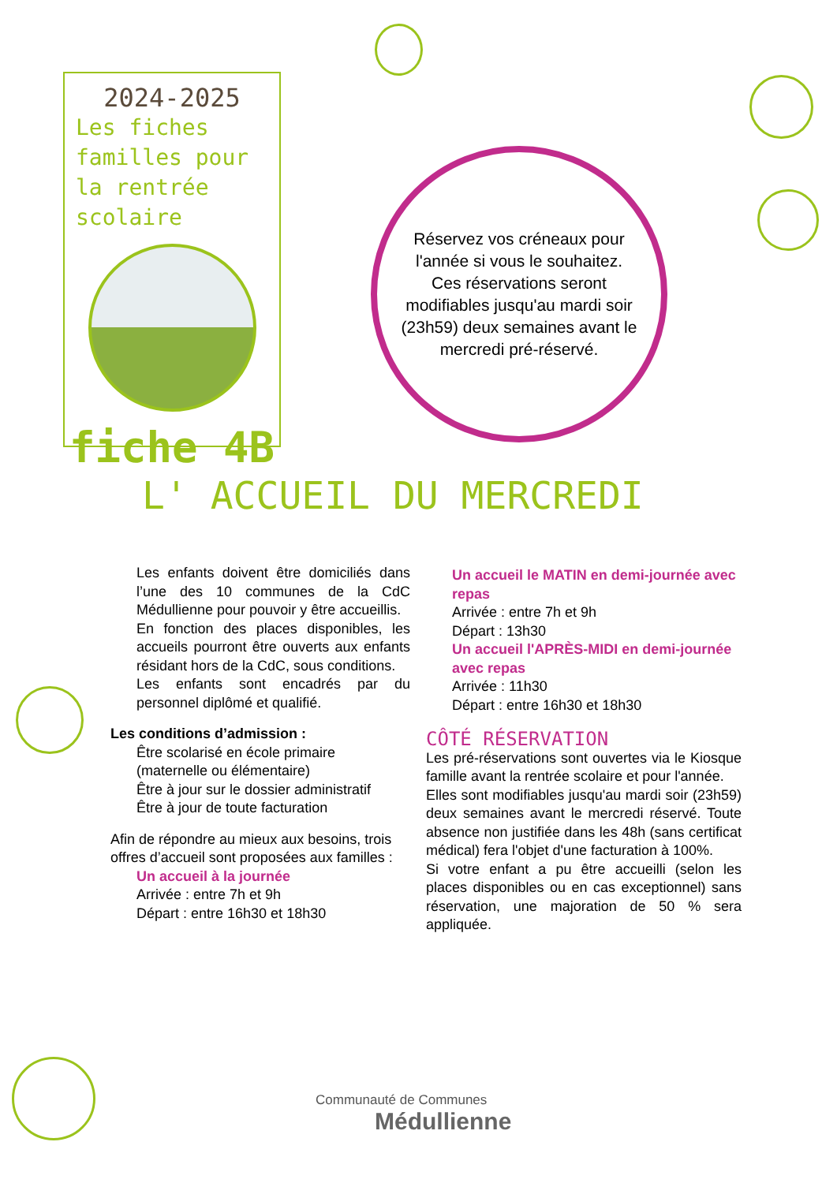2024-2025
Les fiches familles pour la rentrée scolaire
fiche 4B
Réservez vos créneaux pour l'année si vous le souhaitez. Ces réservations seront modifiables jusqu'au mardi soir (23h59) deux semaines avant le mercredi pré-réservé.
L' ACCUEIL DU MERCREDI
Les enfants doivent être domiciliés dans l’une des 10 communes de la CdC Médullienne pour pouvoir y être accueillis.
En fonction des places disponibles, les accueils pourront être ouverts aux enfants résidant hors de la CdC, sous conditions.
Les enfants sont encadrés par du personnel diplômé et qualifié.
Les conditions d’admission :
Être scolarisé en école primaire (maternelle ou élémentaire)
Être à jour sur le dossier administratif
Être à jour de toute facturation
Afin de répondre au mieux aux besoins, trois offres d’accueil sont proposées aux familles :
Un accueil à la journée
Arrivée : entre 7h et 9h
Départ : entre 16h30 et 18h30
Un accueil le MATIN en demi-journée avec repas
Arrivée : entre 7h et 9h
Départ : 13h30
Un accueil l'APRÈS-MIDI en demi-journée avec repas
Arrivée : 11h30
Départ : entre 16h30 et 18h30
CÔTÉ RÉSERVATION
Les pré-réservations sont ouvertes via le Kiosque famille avant la rentrée scolaire et pour l'année.
Elles sont modifiables jusqu'au mardi soir (23h59) deux semaines avant le mercredi réservé. Toute absence non justifiée dans les 48h (sans certificat médical) fera l'objet d'une facturation à 100%.
Si votre enfant a pu être accueilli (selon les places disponibles ou en cas exceptionnel) sans réservation, une majoration de 50 % sera appliquée.
Communauté de Communes
Médullienne